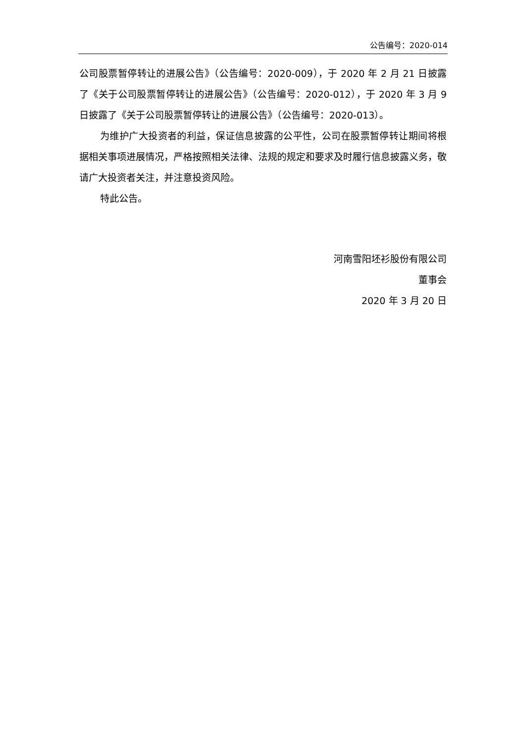公告编号：2020-014
公司股票暂停转让的进展公告》（公告编号：2020-009），于 2020 年 2 月 21 日披露了《关于公司股票暂停转让的进展公告》（公告编号：2020-012），于 2020 年 3 月 9 日披露了《关于公司股票暂停转让的进展公告》（公告编号：2020-013）。
为维护广大投资者的利益，保证信息披露的公平性，公司在股票暂停转让期间将根据相关事项进展情况，严格按照相关法律、法规的规定和要求及时履行信息披露义务，敬请广大投资者关注，并注意投资风险。
特此公告。
河南雪阳坯衫股份有限公司
董事会
2020 年 3 月 20 日